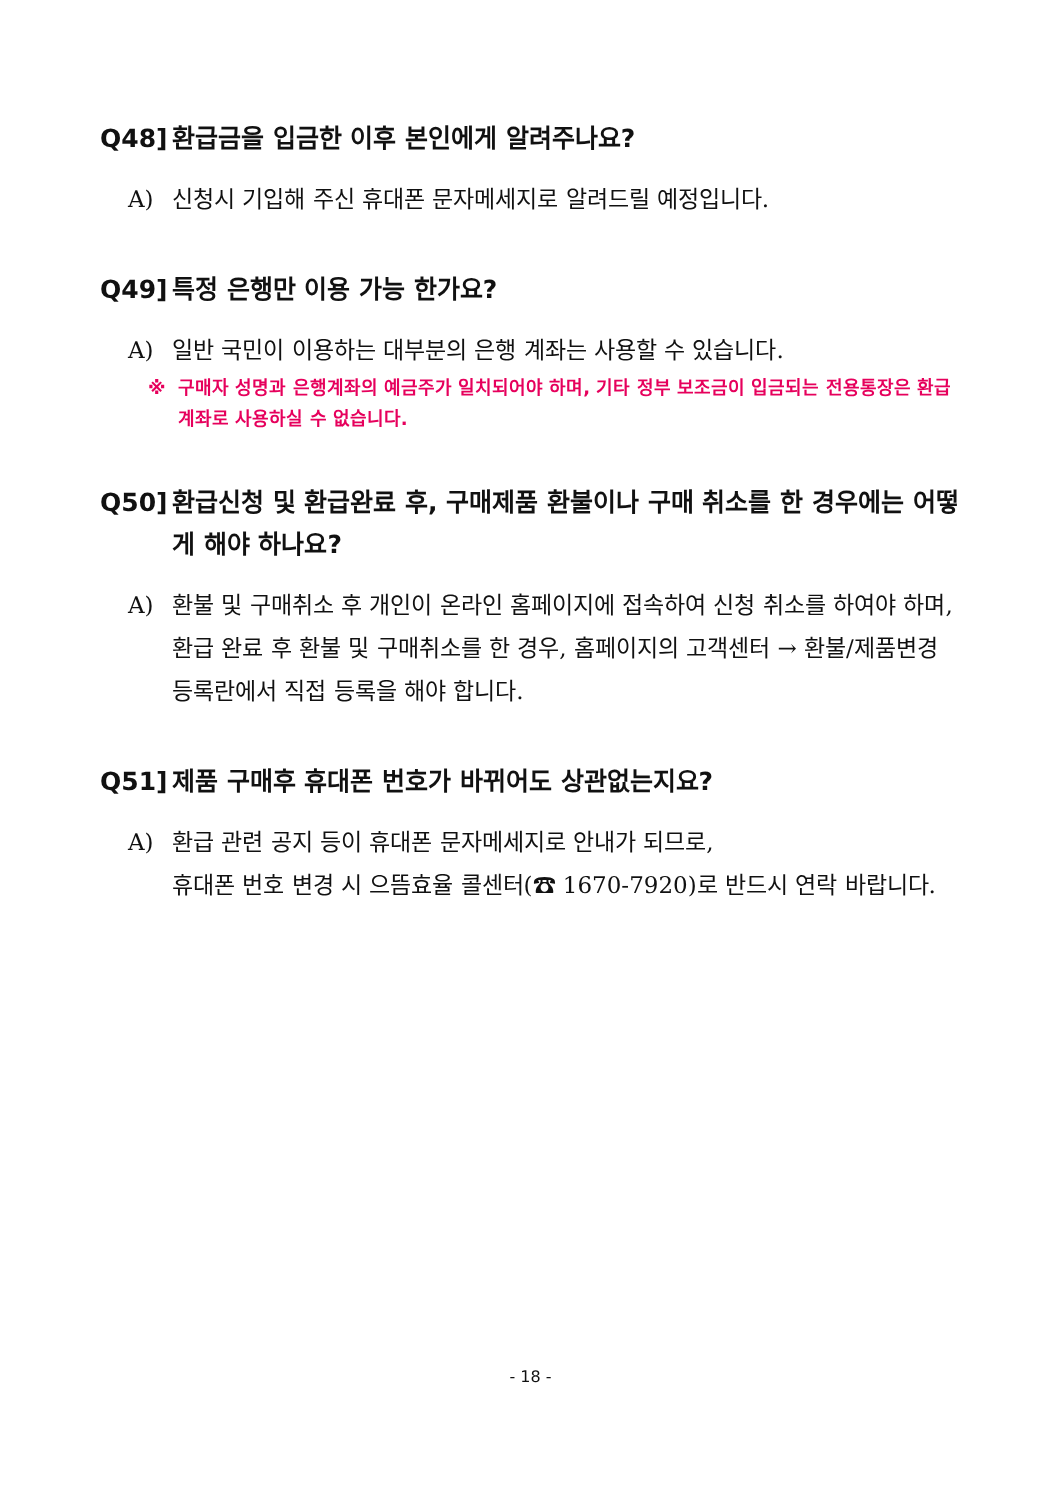Q48] 환급금을 입금한 이후 본인에게 알려주나요?
A) 신청시 기입해 주신 휴대폰 문자메세지로 알려드릴 예정입니다.
Q49] 특정 은행만 이용 가능 한가요?
A) 일반 국민이 이용하는 대부분의 은행 계좌는 사용할 수 있습니다.
※ 구매자 성명과 은행계좌의 예금주가 일치되어야 하며, 기타 정부 보조금이 입금되는 전용통장은 환급계좌로 사용하실 수 없습니다.
Q50] 환급신청 및 환급완료 후, 구매제품 환불이나 구매 취소를 한 경우에는 어떻게 해야 하나요?
A) 환불 및 구매취소 후 개인이 온라인 홈페이지에 접속하여 신청 취소를 하여야 하며, 환급 완료 후 환불 및 구매취소를 한 경우, 홈페이지의 고객센터 → 환불/제품변경 등록란에서 직접 등록을 해야 합니다.
Q51] 제품 구매후 휴대폰 번호가 바뀌어도 상관없는지요?
A) 환급 관련 공지 등이 휴대폰 문자메세지로 안내가 되므로,
휴대폰 번호 변경 시 으뜸효율 콜센터(☎ 1670-7920)로 반드시 연락 바랍니다.
- 18 -